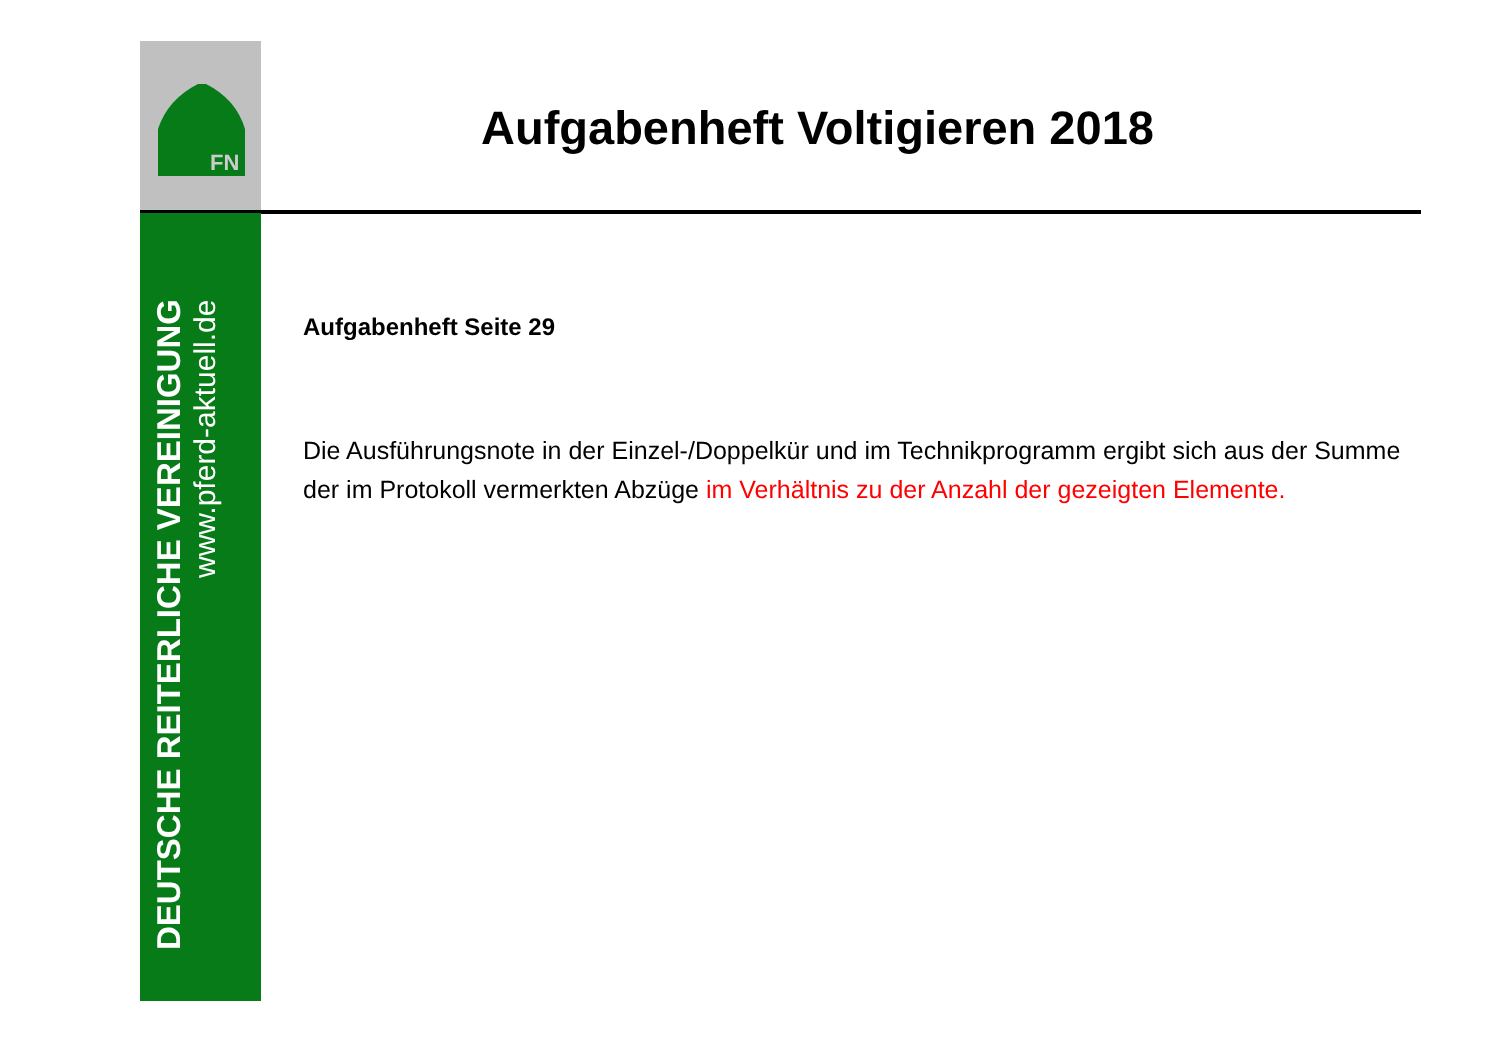FN
DEUTSCHE REITERLICHE VEREINIGUNG
www.pferd-aktuell.de
Aufgabenheft Voltigieren 2018
Aufgabenheft Seite 29
Die Ausführungsnote in der Einzel-/Doppelkür und im Technikprogramm ergibt sich aus der Summe der im Protokoll vermerkten Abzüge im Verhältnis zu der Anzahl der gezeigten Elemente.